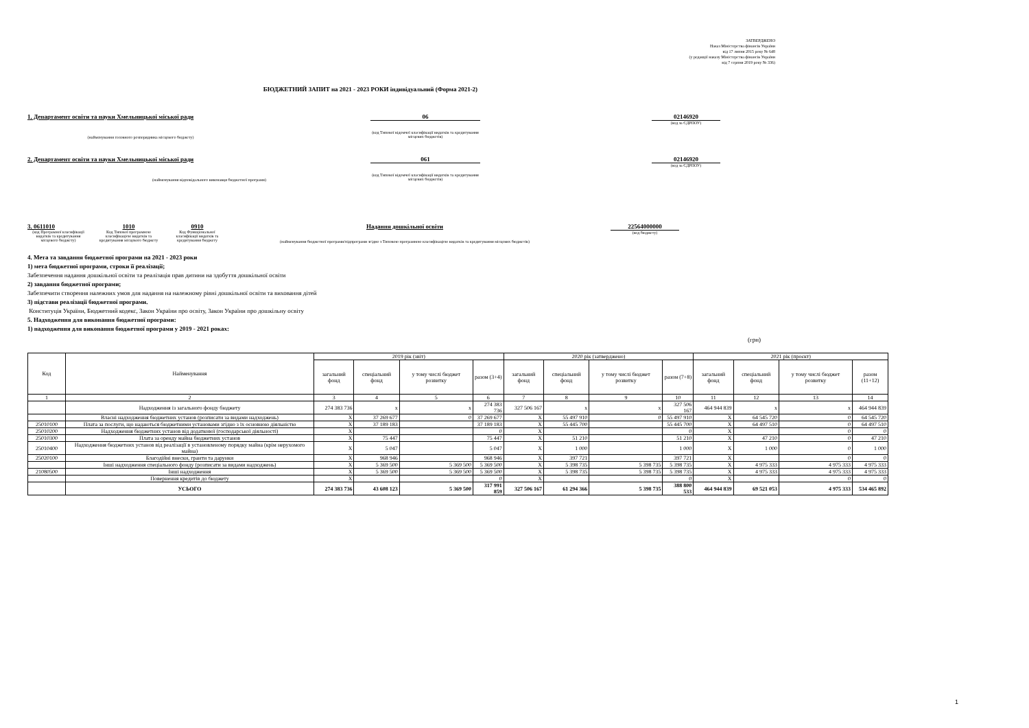ЗАТВЕРДЖЕНО
Наказ Міністерства фінансів України
від 17 липня 2015 року № 648
(у редакції наказу Міністерства фінансів України
від 7 серпня 2019 року № 336)
БЮДЖЕТНИЙ ЗАПИТ на 2021 - 2023 РОКИ індивідуальний (Форма 2021-2)
1. Департамент освіти та науки Хмельницької міської ради
(найменування головного розпорядника місцевого бюджету)
06
(код Типової відомчої класифікації видатків та кредитування місцевих бюджетів)
02146920
(код за ЄДРПОУ)
2. Департамент освіти та науки Хмельницької міської ради
(найменування відповідального виконавця бюджетної програми)
061
(код Типової відомчої класифікації видатків та кредитування місцевих бюджетів)
02146920
(код за ЄДРПОУ)
3. 0611010
(код Програмної класифікації видатків та кредитування місцевого бюджету)
1010
Код Типової програмною класифікацією видатків та кредитування місцевого бюджету
0910
Код Функціональної класифікації видатків та кредитування бюджету
Надання дошкільної освіти
(найменування бюджетної програми/підпрограми згідно з Типовою програмною класифікацією видатків та кредитування місцевих бюджетів)
22564000000
(код бюджету)
4. Мета та завдання бюджетної програми на 2021 - 2023 роки
1) мета бюджетної програми, строки її реалізації;
Забезпечення надання дошкільної освіти та реалізація прав дитини на здобуття дошкільної освіти
2) завдання бюджетної програми;
Забезпечити створення належних умов для надання на належному рівні дошкільної освіти та виховання дітей
3) підстави реалізації бюджетної програми.
Конституція України, Бюджетний кодекс, Закон України про освіту, Закон України про дошкільну освіту
5. Надходження для виконання бюджетної програми:
1) надходження для виконання бюджетної програми у 2019 - 2021 роках:
(грн)
| Код | Найменування | 2019 рік (звіт) | | | | 2020 рік (затверджено) | | | | 2021 рік (проєкт) | | | |
| --- | --- | --- | --- | --- | --- | --- | --- | --- | --- | --- | --- | --- | --- |
| | | загальний фонд | спеціальний фонд | у тому числі бюджет розвитку | разом (3+4) | загальний фонд | спеціальний фонд | у тому числі бюджет розвитку | разом (7+8) | загальний фонд | спеціальний фонд | у тому числі бюджет розвитку | разом (11+12) |
| 1 | 2 | 3 | 4 | 5 | 6 | 7 | 8 | 9 | 10 | 11 | 12 | 13 | 14 |
| | Надходження із загального фонду бюджету | 274 383 736 | x | x | 274 383 736 | 327 506 167 | x | x | 327 506 167 | 464 944 839 | x | x | 464 944 839 |
| | Власні надходження бюджетних установ (розписати за видами надходжень) | X | 37 269 677 | 0 | 37 269 677 | X | 55 497 910 | 0 | 55 497 910 | X | 64 545 720 | 0 | 64 545 720 |
| 25010100 | Плата за послуги, що надаються бюджетними установами згідно з їх основною діяльністю | X | 37 189 183 | | 37 189 183 | X | 55 445 700 | | 55 445 700 | X | 64 497 510 | 0 | 64 497 510 |
| 25010200 | Надходження бюджетних установ від додаткової (господарської діяльності) | X | | | 0 | X | | | 0 | X | | 0 | 0 |
| 25010300 | Плата за оренду майна бюджетних установ | X | 75 447 | | 75 447 | X | 51 210 | | 51 210 | X | 47 210 | 0 | 47 210 |
| 25010400 | Надходження бюджетних установ від реалізації в установленому порядку майна (крім нерухомого майна) | X | 5 047 | | 5 047 | X | 1 000 | | 1 000 | X | 1 000 | 0 | 1 000 |
| 25020100 | Благодійні внески, гранти та дарунки | X | 968 946 | | 968 946 | X | 397 721 | | 397 721 | X | | 0 | 0 |
| | Інші надходження спеціального фонду (розписати за видами надходжень) | X | 5 369 500 | 5 369 500 | 5 369 500 | X | 5 398 735 | 5 398 735 | 5 398 735 | X | 4 975 333 | 4 975 333 | 4 975 333 |
| 21080500 | Інші надходження | X | 5 369 500 | 5 369 500 | 5 369 500 | X | 5 398 735 | 5 398 735 | 5 398 735 | X | 4 975 333 | 4 975 333 | 4 975 333 |
| | Повернення кредитів до бюджету | X | | | 0 | X | | | 0 | X | | 0 | 0 |
| | УСЬОГО | 274 383 736 | 43 608 123 | 5 369 500 | 317 991 859 | 327 506 167 | 61 294 366 | 5 398 735 | 388 800 533 | 464 944 839 | 69 521 053 | 4 975 333 | 534 465 892 |
1